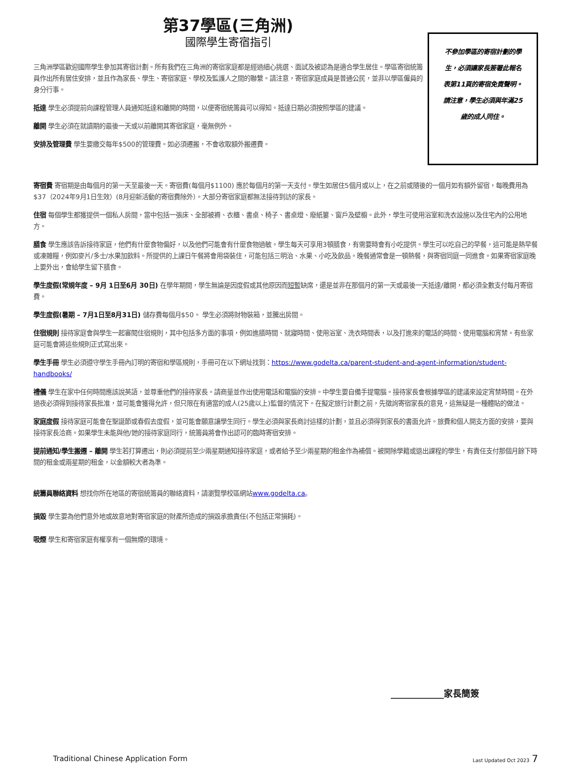第37學區(三角洲)
國際學生寄宿指引
三角洲學區歡迎國際學生參加其寄宿計劃。所有我們在三角洲的寄宿家庭都是經過細心挑選、面試及被認為是適合學生居住。學區寄宿統籌員作出所有居住安排，並且作為家長、學生、寄宿家庭、學校及監護人之間的聯繫。請注意，寄宿家庭成員是普通公民，並非以學區僱員的身分行事。
抵達 學生必須提前向課程管理人員通知抵達和離開的時間，以便寄宿統籌員可以得知。抵達日期必須按照學區的建議。
離開 學生必須在就讀期的最後一天或以前離開其寄宿家庭，毫無例外。
安排及管理費 學生要繳交每年$500的管理費。如必須遷搬，不會收取額外搬遷費。
不參加學區的寄宿計劃的學
生，必須讓家長簽署此報名
表第11頁的寄宿免責聲明。
請注意，學生必須與年滿25
歲的成人同住。
寄宿費 寄宿期是由每個月的第一天至最後一天。寄宿費(每個月$1100) 應於每個月的第一天支付。學生如居住5個月或以上，在之前或隨後的一個月如有額外留宿，每晚費用為$37（2024年9月1日生效）(8月迎新活動的寄宿費除外）。大部分寄宿家庭都無法接待到訪的家長。
住宿 每個學生都獲提供一個私人房間，當中包括一張床、全部被褥、衣櫃、書桌、椅子、書桌燈、廢紙簍、窗戶及壁櫥。此外，學生可使用浴室和洗衣設施以及住宅內的公用地方。
膳食 學生應該告訴接待家庭，他們有什麼食物偏好，以及他們可能會有什麼食物過敏。學生每天可享用3頓膳食，有需要時會有小吃提供。學生可以吃自己的早餐，這可能是熱早餐或凍雜糧，例如麥片/多士/水果加飲料。所提供的上課日午餐將會用袋裝住，可能包括三明治、水果、小吃及飲品。晚餐通常會是一頓熱餐，與寄宿同庭一同進食。如果寄宿家庭晚上要外出，會給學生留下膳食。
學生度假(常規年度 – 9月 1日至6月 30日) 在學年期間，學生無論是因度假或其他原因而短暫缺席，還是並非在那個月的第一天或最後一天抵達/離開，都必須全數支付每月寄宿費。
學生度假(暑期 – 7月1日至8月31日) 儲存費每個月$50。 學生必須將財物裝箱，並騰出房間。
住宿規則 接待家庭會與學生一起審閱住宿規則，其中包括多方面的事項，例如進膳時間、就寢時間、使用浴室、洗衣時間表，以及打進來的電話的時間、使用電腦和宵禁。有些家庭可能會將這些規則正式寫出來。
學生手冊 學生必須遵守學生手冊內訂明的寄宿和學區規則，手冊可在以下網址找到：https://www.godelta.ca/parent-student-and-agent-information/student-handbooks/
禮儀 學生在家中任何時間應該說英語，並尊重他們的接待家長。請商量並作出使用電話和電腦的安排。中學生要自備手提電腦。接待家長會根據學區的建議來設定宵禁時間。在外過夜必須得到接待家長批准，並可能會獲得允許，但只限在有適當的成人(25歲以上)監督的情況下。在擬定旅行計劃之前，先徵詢寄宿家長的意見，這無疑是一種體貼的做法。
家庭度假 接待家庭可能會在聖誕節或春假去度假，並可能會願意讓學生同行。學生必須與家長商討這樣的計劃，並且必須得到家長的書面允許。旅費和個人開支方面的安排，要與接待家長洽商。如果學生未能與他/她的接待家庭同行，統籌員將會作出認可的臨時寄宿安排。
提前通知/學生搬遷 – 離開 學生若打算遷出，則必須提前至少兩星期通知接待家庭，或者給予至少兩星期的租金作為補償。被開除學籍或退出課程的學生，有責任支付那個月餘下時間的租金或兩星期的租金，以金額較大者為準。
統籌員聯絡資料 想找你所在地區的寄宿統籌員的聯絡資料，請瀏覽學校區網站www.godelta.ca。
損毀 學生要為他們意外地或故意地對寄宿家庭的財產所造成的損毀承擔責任(不包括正常損耗)。
吸煙 學生和寄宿家庭有權享有一個無煙的環境。
____________家長簡簽
Traditional Chinese Application Form Last Updated Oct 2023 7